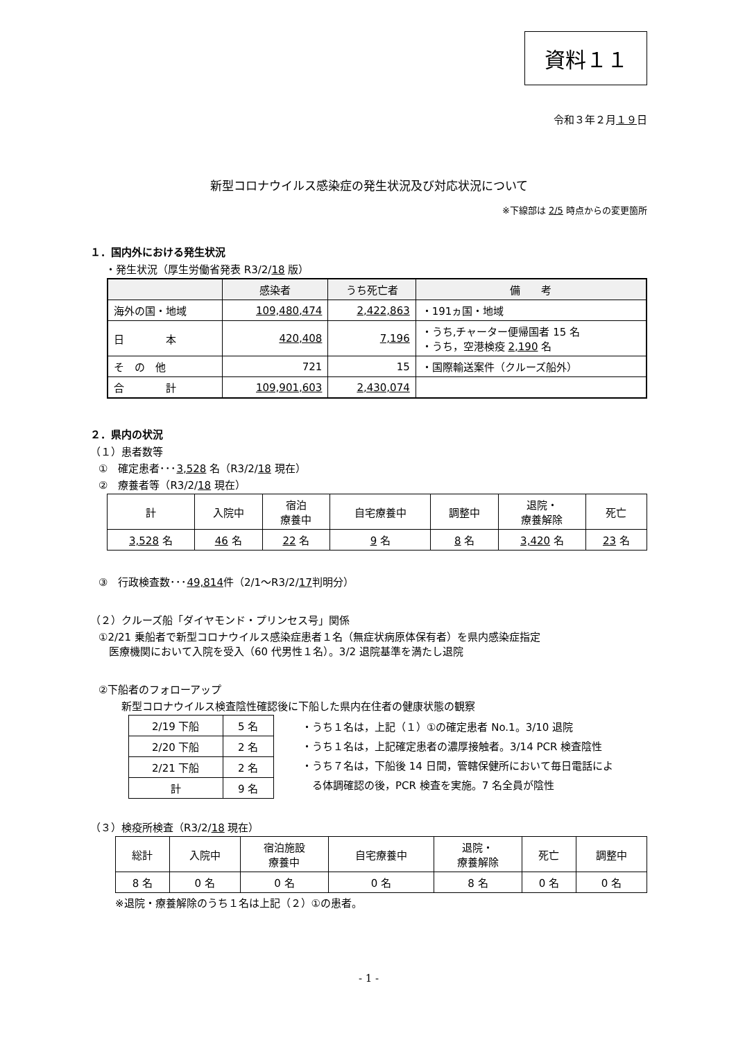資料１１
令和３年２月１９日
新型コロナウイルス感染症の発生状況及び対応状況について
※下線部は 2/5 時点からの変更箇所
１．国内外における発生状況
・発生状況（厚生労働省発表 R3/2/18 版）
| | 感染者 | うち死亡者 | 備 考 |
| --- | --- | --- | --- |
| 海外の国・地域 | 109,480,474 | 2,422,863 | ・191ヵ国・地域 |
| 日 本 | 420,408 | 7,196 | ・うち,チャーター便帰国者 15 名 ・うち，空港検疫 2,190 名 |
| そ の 他 | 721 | 15 | ・国際輸送案件（クルーズ船外） |
| 合 計 | 109,901,603 | 2,430,074 | |
２．県内の状況
（１）患者数等
①　確定患者･･･3,528 名（R3/2/18 現在）
②　療養者等（R3/2/18 現在）
| 計 | 入院中 | 宿泊 療養中 | 自宅療養中 | 調整中 | 退院・ 療養解除 | 死亡 |
| 3,528 名 | 46 名 | 22 名 | 9 名 | 8 名 | 3,420 名 | 23 名 |
③　行政検査数･･･49,814件（2/1～R3/2/17判明分）
（２）クルーズ船「ダイヤモンド・プリンセス号」関係
①2/21 乗船者で新型コロナウイルス感染症患者１名（無症状病原体保有者）を県内感染症指定
　医療機関において入院を受入（60 代男性１名）。3/2 退院基準を満たし退院
②下船者のフォローアップ
新型コロナウイルス検査陰性確認後に下船した県内在住者の健康状態の観察
| 2/19 下船 | 5 名 |
| 2/20 下船 | 2 名 |
| 2/21 下船 | 2 名 |
| 計 | 9 名 |
・うち１名は，上記（１）①の確定患者 No.1。3/10 退院
・うち１名は，上記確定患者の濃厚接触者。3/14 PCR 検査陰性
・うち７名は，下船後 14 日間，管轄保健所において毎日電話によ
　る体調確認の後，PCR 検査を実施。7 名全員が陰性
（３）検疫所検査（R3/2/18 現在）
| 総計 | 入院中 | 宿泊施設 療養中 | 自宅療養中 | 退院・ 療養解除 | 死亡 | 調整中 |
| 8 名 | 0 名 | 0 名 | 0 名 | 8 名 | 0 名 | 0 名 |
※退院・療養解除のうち１名は上記（２）①の患者。
- 1 -